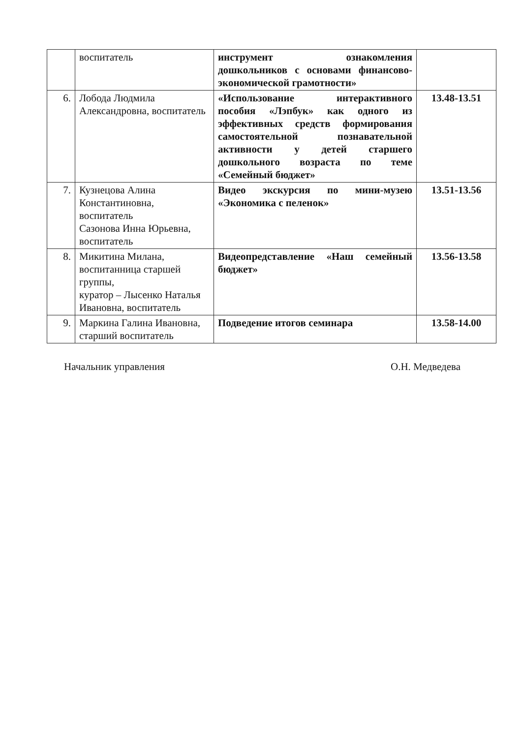| | воспитатель | инструмент ознакомления дошкольников с основами финансово-экономической грамотности» | |
| 6. | Лобода Людмила Александровна, воспитатель | «Использование интерактивного пособия «Лэпбук» как одного из эффективных средств формирования самостоятельной познавательной активности у детей старшего дошкольного возраста по теме «Семейный бюджет» | 13.48-13.51 |
| 7. | Кузнецова Алина Константиновна, воспитатель Сазонова Инна Юрьевна, воспитатель | Видео экскурсия по мини-музею «Экономика с пеленок» | 13.51-13.56 |
| 8. | Микитина Милана, воспитанница старшей группы, куратор – Лысенко Наталья Ивановна, воспитатель | Видеопредставление «Наш семейный бюджет» | 13.56-13.58 |
| 9. | Маркина Галина Ивановна, старший воспитатель | Подведение итогов семинара | 13.58-14.00 |
Начальник управления О.Н. Медведева